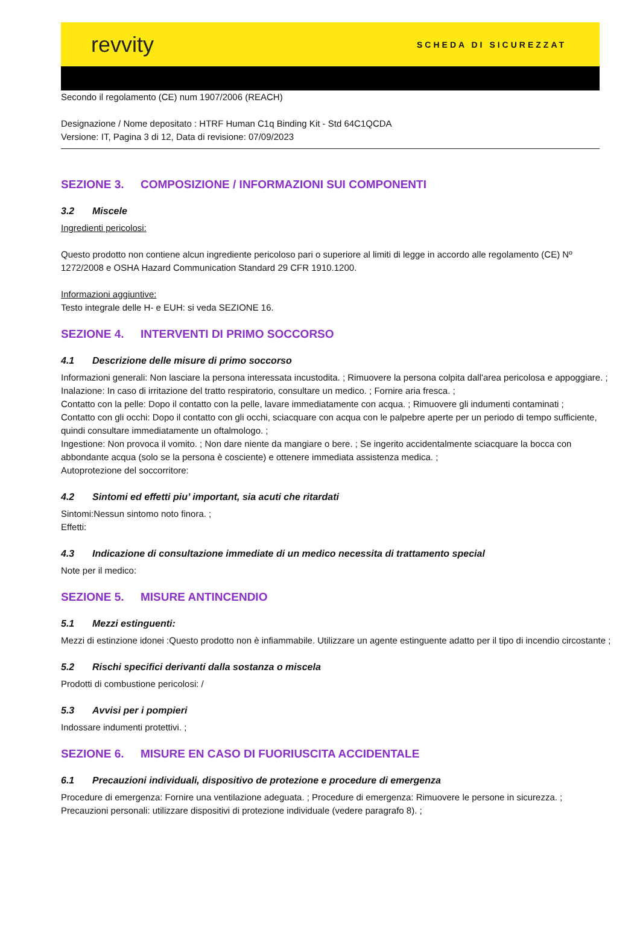revvity
SCHEDA DI SICUREZZAT
Secondo il regolamento (CE) num 1907/2006 (REACH)
Designazione / Nome depositato : HTRF Human C1q Binding Kit - Std 64C1QCDA
Versione: IT, Pagina 3 di 12, Data di revisione: 07/09/2023
SEZIONE 3. COMPOSIZIONE / INFORMAZIONI SUI COMPONENTI
3.2 Miscele
Ingredienti pericolosi:
Questo prodotto non contiene alcun ingrediente pericoloso pari o superiore al limiti di legge in accordo alle regolamento (CE) Nº 1272/2008 e OSHA Hazard Communication Standard 29 CFR 1910.1200.
Informazioni aggiuntive:
Testo integrale delle H- e EUH: si veda SEZIONE 16.
SEZIONE 4. INTERVENTI DI PRIMO SOCCORSO
4.1 Descrizione delle misure di primo soccorso
Informazioni generali: Non lasciare la persona interessata incustodita. ; Rimuovere la persona colpita dall'area pericolosa e appoggiare. ;
Inalazione: In caso di irritazione del tratto respiratorio, consultare un medico. ; Fornire aria fresca. ;
Contatto con la pelle: Dopo il contatto con la pelle, lavare immediatamente con acqua. ; Rimuovere gli indumenti contaminati ;
Contatto con gli occhi: Dopo il contatto con gli occhi, sciacquare con acqua con le palpebre aperte per un periodo di tempo sufficiente, quindi consultare immediatamente un oftalmologo. ;
Ingestione: Non provoca il vomito. ; Non dare niente da mangiare o bere. ; Se ingerito accidentalmente sciacquare la bocca con abbondante acqua (solo se la persona è cosciente) e ottenere immediata assistenza medica. ;
Autoprotezione del soccorritore:
4.2 Sintomi ed effetti piu’ important, sia acuti che ritardati
Sintomi:Nessun sintomo noto finora. ;
Effetti:
4.3 Indicazione di consultazione immediate di un medico necessita di trattamento special
Note per il medico:
SEZIONE 5. MISURE ANTINCENDIO
5.1 Mezzi estinguenti:
Mezzi di estinzione idonei :Questo prodotto non è infiammabile. Utilizzare un agente estinguente adatto per il tipo di incendio circostante ;
5.2 Rischi specifici derivanti dalla sostanza o miscela
Prodotti di combustione pericolosi: /
5.3 Avvisi per i pompieri
Indossare indumenti protettivi. ;
SEZIONE 6. MISURE EN CASO DI FUORIUSCITA ACCIDENTALE
6.1 Precauzioni individuali, dispositivo de protezione e procedure di emergenza
Procedure di emergenza: Fornire una ventilazione adeguata. ; Procedure di emergenza: Rimuovere le persone in sicurezza. ;
Precauzioni personali: utilizzare dispositivi di protezione individuale (vedere paragrafo 8). ;